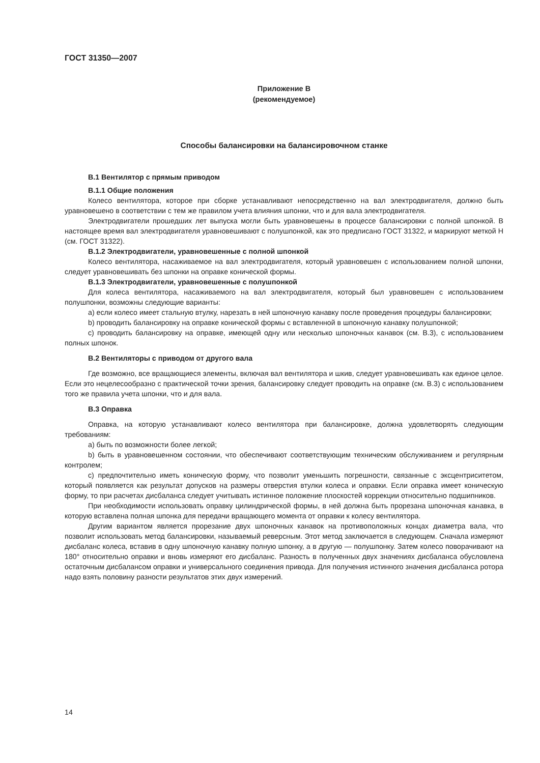ГОСТ 31350—2007
Приложение В
(рекомендуемое)
Способы балансировки на балансировочном станке
В.1 Вентилятор с прямым приводом
В.1.1 Общие положения
Колесо вентилятора, которое при сборке устанавливают непосредственно на вал электродвигателя, должно быть уравновешено в соответствии с тем же правилом учета влияния шпонки, что и для вала электродвигателя.
Электродвигатели прошедших лет выпуска могли быть уравновешены в процессе балансировки с полной шпонкой. В настоящее время вал электродвигателя уравновешивают с полушпонкой, как это предписано ГОСТ 31322, и маркируют меткой Н (см. ГОСТ 31322).
В.1.2 Электродвигатели, уравновешенные с полной шпонкой
Колесо вентилятора, насаживаемое на вал электродвигателя, который уравновешен с использованием полной шпонки, следует уравновешивать без шпонки на оправке конической формы.
В.1.3 Электродвигатели, уравновешенные с полушпонкой
Для колеса вентилятора, насаживаемого на вал электродвигателя, который был уравновешен с использованием полушпонки, возможны следующие варианты:
а) если колесо имеет стальную втулку, нарезать в ней шпоночную канавку после проведения процедуры балансировки;
b) проводить балансировку на оправке конической формы с вставленной в шпоночную канавку полушпонкой;
c) проводить балансировку на оправке, имеющей одну или несколько шпоночных канавок (см. В.3), с использованием полных шпонок.
В.2 Вентиляторы с приводом от другого вала
Где возможно, все вращающиеся элементы, включая вал вентилятора и шкив, следует уравновешивать как единое целое. Если это нецелесообразно с практической точки зрения, балансировку следует проводить на оправке (см. В.3) с использованием того же правила учета шпонки, что и для вала.
В.3 Оправка
Оправка, на которую устанавливают колесо вентилятора при балансировке, должна удовлетворять следующим требованиям:
а) быть по возможности более легкой;
b) быть в уравновешенном состоянии, что обеспечивают соответствующим техническим обслуживанием и регулярным контролем;
c) предпочтительно иметь коническую форму, что позволит уменьшить погрешности, связанные с эксцентриситетом, который появляется как результат допусков на размеры отверстия втулки колеса и оправки. Если оправка имеет коническую форму, то при расчетах дисбаланса следует учитывать истинное положение плоскостей коррекции относительно подшипников.
При необходимости использовать оправку цилиндрической формы, в ней должна быть прорезана шпоночная канавка, в которую вставлена полная шпонка для передачи вращающего момента от оправки к колесу вентилятора.
Другим вариантом является прорезание двух шпоночных канавок на противоположных концах диаметра вала, что позволит использовать метод балансировки, называемый реверсным. Этот метод заключается в следующем. Сначала измеряют дисбаланс колеса, вставив в одну шпоночную канавку полную шпонку, а в другую — полушпонку. Затем колесо поворачивают на 180° относительно оправки и вновь измеряют его дисбаланс. Разность в полученных двух значениях дисбаланса обусловлена остаточным дисбалансом оправки и универсального соединения привода. Для получения истинного значения дисбаланса ротора надо взять половину разности результатов этих двух измерений.
14